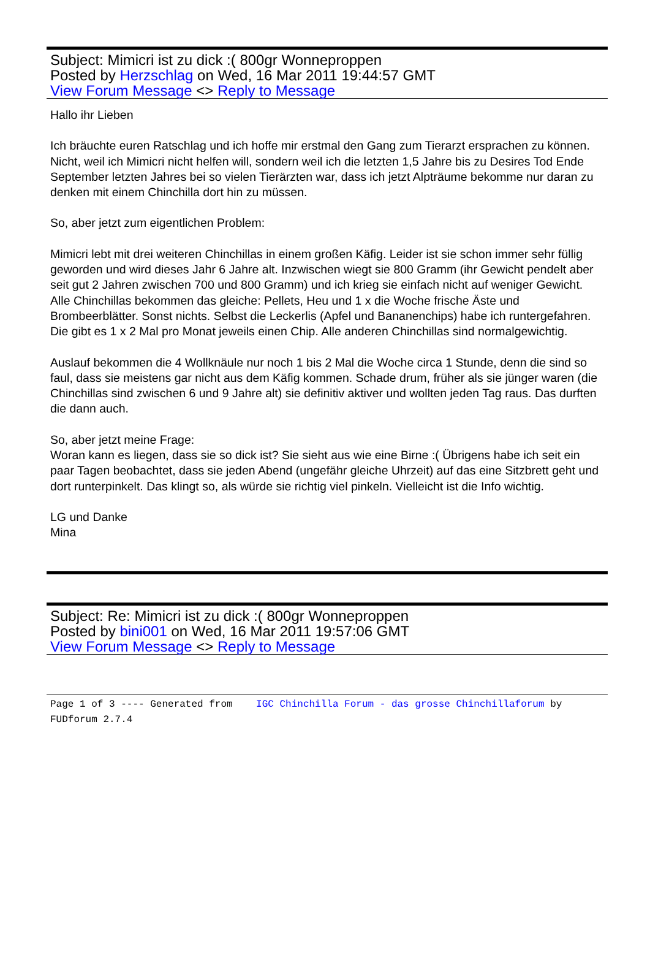Subject: Mimicri ist zu dick :( 800gr Wonneproppen
Posted by Herzschlag on Wed, 16 Mar 2011 19:44:57 GMT
View Forum Message <> Reply to Message
Hallo ihr Lieben
Ich bräuchte euren Ratschlag und ich hoffe mir erstmal den Gang zum Tierarzt ersprachen zu können. Nicht, weil ich Mimicri nicht helfen will, sondern weil ich die letzten 1,5 Jahre bis zu Desires Tod Ende September letzten Jahres bei so vielen Tierärzten war, dass ich jetzt Alpträume bekomme nur daran zu denken mit einem Chinchilla dort hin zu müssen.
So, aber jetzt zum eigentlichen Problem:
Mimicri lebt mit drei weiteren Chinchillas in einem großen Käfig. Leider ist sie schon immer sehr füllig geworden und wird dieses Jahr 6 Jahre alt. Inzwischen wiegt sie 800 Gramm (ihr Gewicht pendelt aber seit gut 2 Jahren zwischen 700 und 800 Gramm) und ich krieg sie einfach nicht auf weniger Gewicht. Alle Chinchillas bekommen das gleiche: Pellets, Heu und 1 x die Woche frische Äste und Brombeerblätter. Sonst nichts. Selbst die Leckerlis (Apfel und Bananenchips) habe ich runtergefahren. Die gibt es 1 x 2 Mal pro Monat jeweils einen Chip. Alle anderen Chinchillas sind normalgewichtig.
Auslauf bekommen die 4 Wollknäule nur noch 1 bis 2 Mal die Woche circa 1 Stunde, denn die sind so faul, dass sie meistens gar nicht aus dem Käfig kommen. Schade drum, früher als sie jünger waren (die Chinchillas sind zwischen 6 und 9 Jahre alt) sie definitiv aktiver und wollten jeden Tag raus. Das durften die dann auch.
So, aber jetzt meine Frage:
Woran kann es liegen, dass sie so dick ist? Sie sieht aus wie eine Birne :( Übrigens habe ich seit ein paar Tagen beobachtet, dass sie jeden Abend (ungefähr gleiche Uhrzeit) auf das eine Sitzbrett geht und dort runterpinkelt. Das klingt so, als würde sie richtig viel pinkeln. Vielleicht ist die Info wichtig.
LG und Danke
Mina
Subject: Re: Mimicri ist zu dick :( 800gr Wonneproppen
Posted by bini001 on Wed, 16 Mar 2011 19:57:06 GMT
View Forum Message <> Reply to Message
Page 1 of 3 ---- Generated from IGC Chinchilla Forum - das grosse Chinchillaforum by FUDforum 2.7.4